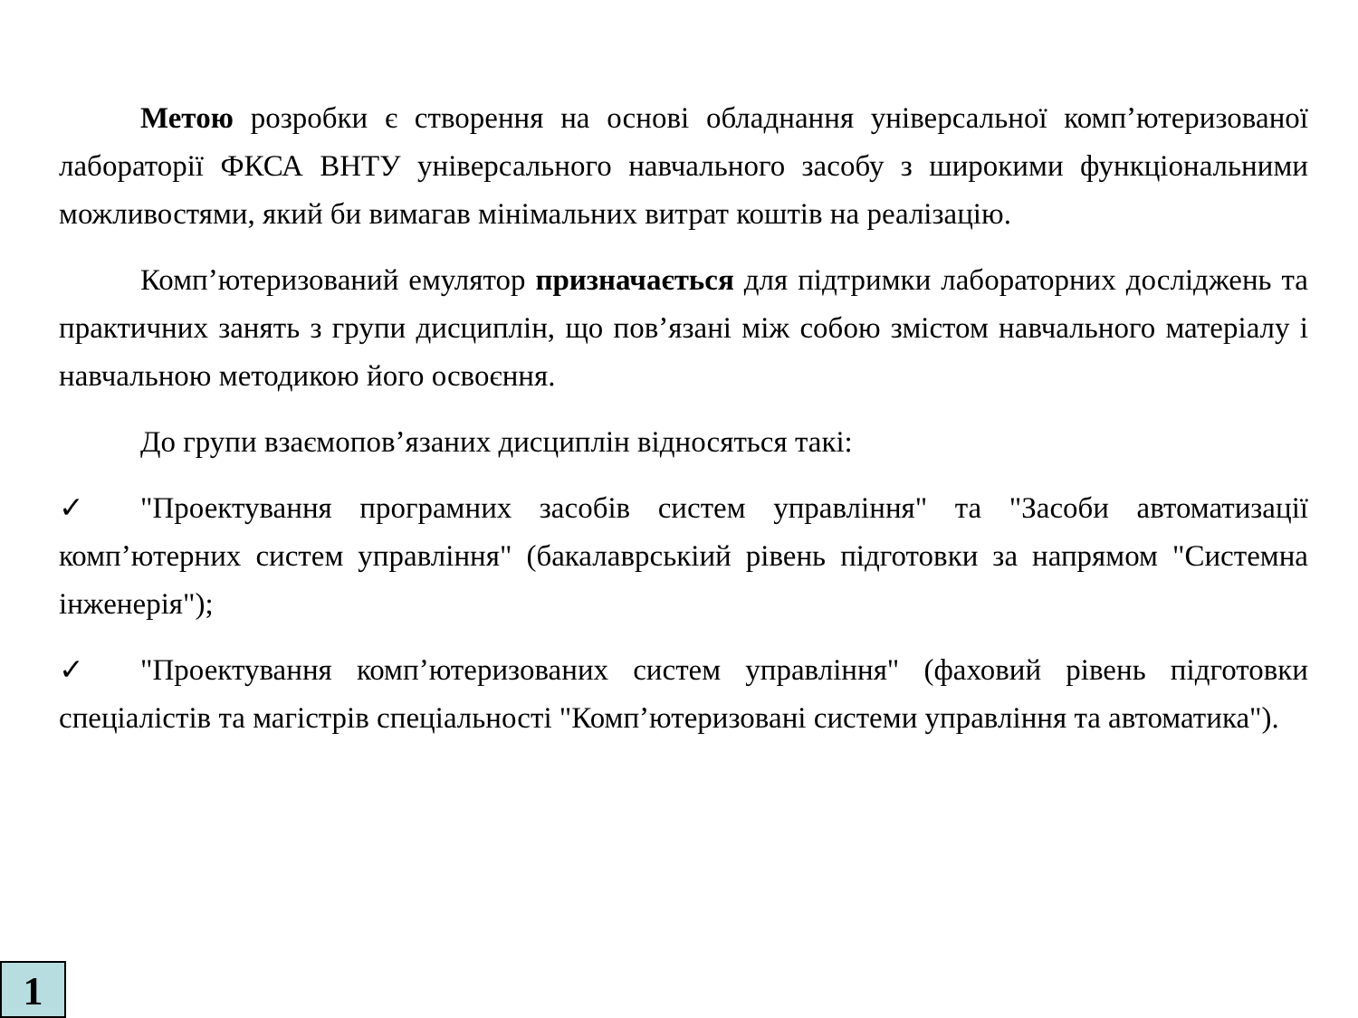Метою розробки є створення на основі обладнання універсальної комп’ютеризованої лабораторії ФКСА ВНТУ універсального навчального засобу з широкими функціональними можливостями, який би вимагав мінімальних витрат коштів на реалізацію.
Комп’ютеризований емулятор призначається для підтримки лабораторних досліджень та практичних занять з групи дисциплін, що пов’язані між собою змістом навчального матеріалу і навчальною методикою його освоєння.
До групи взаємопов’язаних дисциплін відносяться такі:
✓ "Проектування програмних засобів систем управління" та "Засоби автоматизації комп’ютерних систем управління" (бакалаврськіий рівень підготовки за напрямом "Системна інженерія");
✓ "Проектування комп’ютеризованих систем управління" (фаховий рівень підготовки спеціалістів та магістрів спеціальності "Комп’ютеризовані системи управління та автоматика").
1